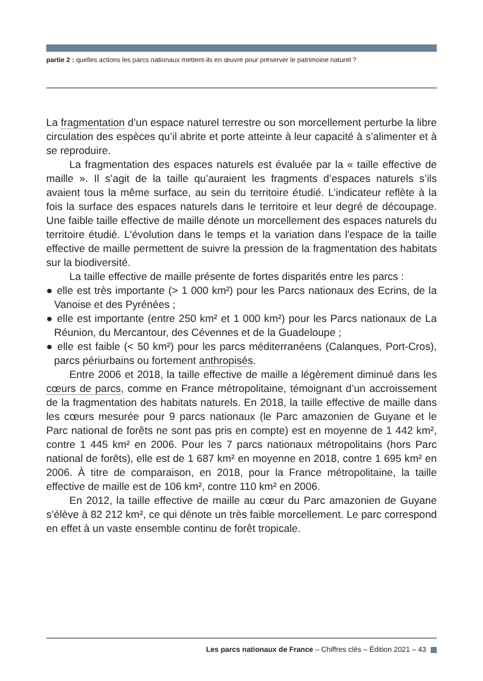partie 2 : quelles actions les parcs nationaux mettent-ils en œuvre pour préserver le patrimoine naturel ?
La fragmentation d’un espace naturel terrestre ou son morcellement perturbe la libre circulation des espèces qu’il abrite et porte atteinte à leur capacité à s’alimenter et à se reproduire.
La fragmentation des espaces naturels est évaluée par la « taille effective de maille ». Il s’agit de la taille qu’auraient les fragments d’espaces naturels s’ils avaient tous la même surface, au sein du territoire étudié. L’indicateur reflète à la fois la surface des espaces naturels dans le territoire et leur degré de découpage. Une faible taille effective de maille dénote un morcellement des espaces naturels du territoire étudié. L'évolution dans le temps et la variation dans l'espace de la taille effective de maille permettent de suivre la pression de la fragmentation des habitats sur la biodiversité.
La taille effective de maille présente de fortes disparités entre les parcs :
● elle est très importante (> 1 000 km²) pour les Parcs nationaux des Ecrins, de la Vanoise et des Pyrénées ;
● elle est importante (entre 250 km² et 1 000 km²) pour les Parcs nationaux de La Réunion, du Mercantour, des Cévennes et de la Guadeloupe ;
● elle est faible (< 50 km²) pour les parcs méditerranéens (Calanques, Port-Cros), parcs périurbains ou fortement anthropisés.
Entre 2006 et 2018, la taille effective de maille a légèrement diminué dans les cœurs de parcs, comme en France métropolitaine, témoignant d’un accroissement de la fragmentation des habitats naturels. En 2018, la taille effective de maille dans les cœurs mesurée pour 9 parcs nationaux (le Parc amazonien de Guyane et le Parc national de forêts ne sont pas pris en compte) est en moyenne de 1 442 km², contre 1 445 km² en 2006. Pour les 7 parcs nationaux métropolitains (hors Parc national de forêts), elle est de 1 687 km² en moyenne en 2018, contre 1 695 km² en 2006. À titre de comparaison, en 2018, pour la France métropolitaine, la taille effective de maille est de 106 km², contre 110 km² en 2006.
En 2012, la taille effective de maille au cœur du Parc amazonien de Guyane s’élève à 82 212 km², ce qui dénote un très faible morcellement. Le parc correspond en effet à un vaste ensemble continu de forêt tropicale.
Les parcs nationaux de France – Chiffres clés – Édition 2021 – 43